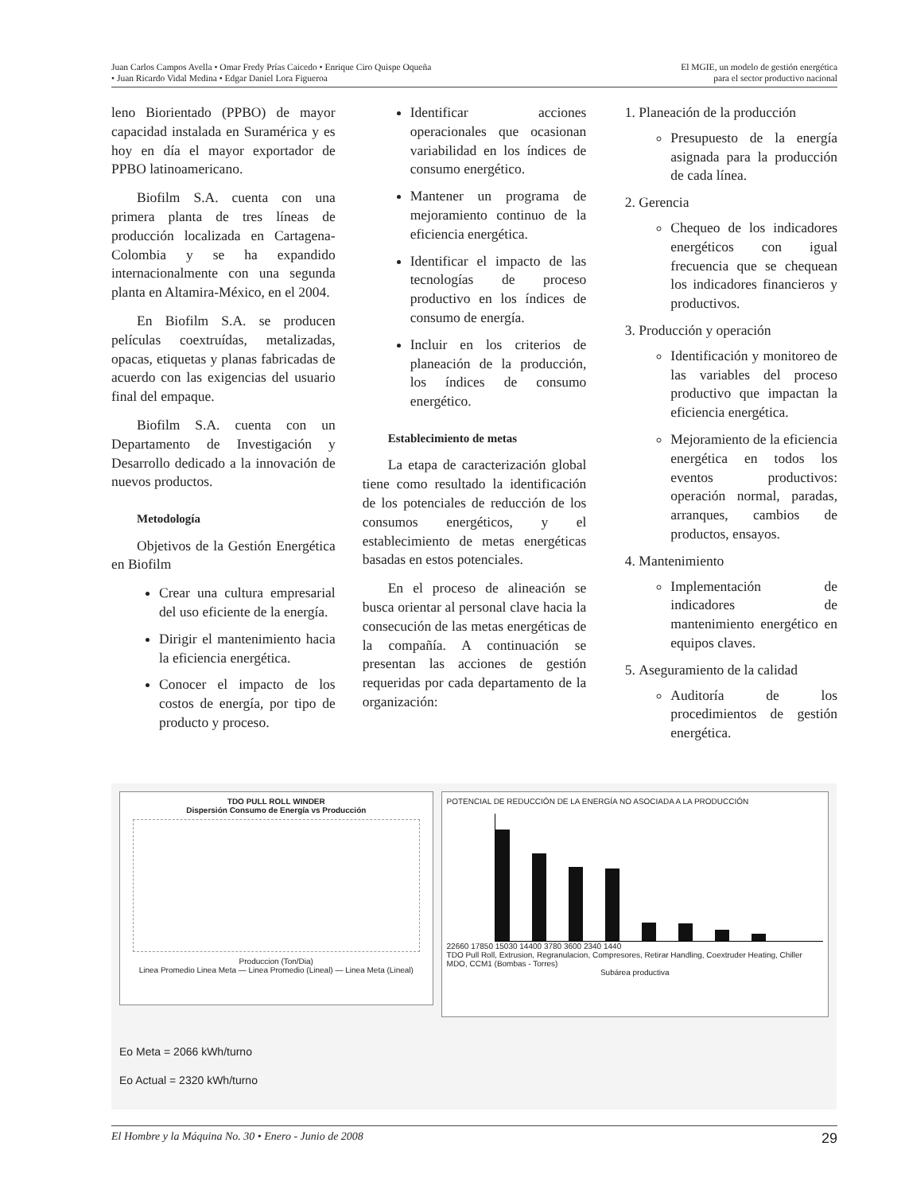Juan Carlos Campos Avella • Omar Fredy Prías Caicedo • Enrique Ciro Quispe Oqueña
• Juan Ricardo Vidal Medina • Edgar Daniel Lora Figueroa
El MGIE, un modelo de gestión energética
para el sector productivo nacional
leno Biorientado (PPBO) de mayor capacidad instalada en Suramérica y es hoy en día el mayor exportador de PPBO latinoamericano.
Biofilm S.A. cuenta con una primera planta de tres líneas de producción localizada en Cartagena-Colombia y se ha expandido internacionalmente con una segunda planta en Altamira-México, en el 2004.
En Biofilm S.A. se producen películas coextruídas, metalizadas, opacas, etiquetas y planas fabricadas de acuerdo con las exigencias del usuario final del empaque.
Biofilm S.A. cuenta con un Departamento de Investigación y Desarrollo dedicado a la innovación de nuevos productos.
Metodología
Objetivos de la Gestión Energética en Biofilm
Crear una cultura empresarial del uso eficiente de la energía.
Dirigir el mantenimiento hacia la eficiencia energética.
Conocer el impacto de los costos de energía, por tipo de producto y proceso.
Identificar acciones operacionales que ocasionan variabilidad en los índices de consumo energético.
Mantener un programa de mejoramiento continuo de la eficiencia energética.
Identificar el impacto de las tecnologías de proceso productivo en los índices de consumo de energía.
Incluir en los criterios de planeación de la producción, los índices de consumo energético.
Establecimiento de metas
La etapa de caracterización global tiene como resultado la identificación de los potenciales de reducción de los consumos energéticos, y el establecimiento de metas energéticas basadas en estos potenciales.
En el proceso de alineación se busca orientar al personal clave hacia la consecución de las metas energéticas de la compañía. A continuación se presentan las acciones de gestión requeridas por cada departamento de la organización:
1. Planeación de la producción
Presupuesto de la energía asignada para la producción de cada línea.
2. Gerencia
Chequeo de los indicadores energéticos con igual frecuencia que se chequean los indicadores financieros y productivos.
3. Producción y operación
Identificación y monitoreo de las variables del proceso productivo que impactan la eficiencia energética.
Mejoramiento de la eficiencia energética en todos los eventos productivos: operación normal, paradas, arranques, cambios de productos, ensayos.
4. Mantenimiento
Implementación de indicadores de mantenimiento energético en equipos claves.
5. Aseguramiento de la calidad
Auditoría de los procedimientos de gestión energética.
TDO PULL ROLL WINDER
Dispersión Consumo de Energía vs Producción
Produccion (Ton/Dia)
Linea Promedio Linea Meta — Linea Promedio (Lineal) — Linea Meta (Lineal)
Eo Meta = 2066 kWh/turno
Eo Actual = 2320 kWh/turno
POTENCIAL DE REDUCCIÓN DE LA ENERGÍA NO ASOCIADA A LA PRODUCCIÓN
22660 17850 15030 14400 3780 3600 2340 1440
TDO Pull Roll, Extrusion, Regranulacion, Compresores, Retirar Handling, Coextruder Heating, Chiller MDO, CCM1 (Bombas - Torres)
Subárea productiva
El Hombre y la Máquina No. 30 • Enero - Junio de 2008 29